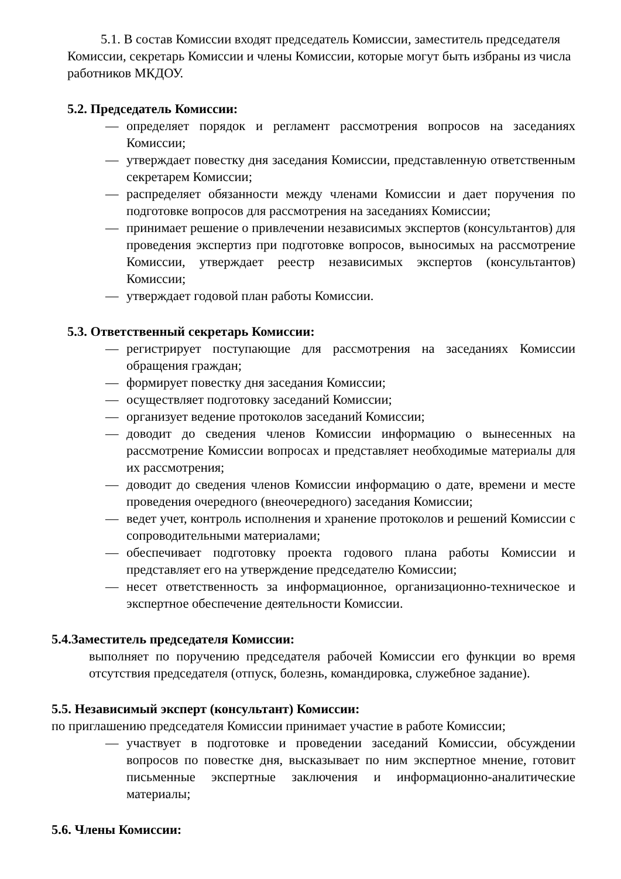5.1. В состав Комиссии входят председатель Комиссии, заместитель председателя Комиссии, секретарь Комиссии и члены Комиссии, которые могут быть избраны из числа работников МКДОУ.
5.2. Председатель Комиссии:
— определяет порядок и регламент рассмотрения вопросов на заседаниях Комиссии;
— утверждает повестку дня заседания Комиссии, представленную ответственным секретарем Комиссии;
— распределяет обязанности между членами Комиссии и дает поручения по подготовке вопросов для рассмотрения на заседаниях Комиссии;
— принимает решение о привлечении независимых экспертов (консультантов) для проведения экспертиз при подготовке вопросов, выносимых на рассмотрение Комиссии, утверждает реестр независимых экспертов (консультантов) Комиссии;
— утверждает годовой план работы Комиссии.
5.3. Ответственный секретарь Комиссии:
— регистрирует поступающие для рассмотрения на заседаниях Комиссии обращения граждан;
— формирует повестку дня заседания Комиссии;
— осуществляет подготовку заседаний Комиссии;
— организует ведение протоколов заседаний Комиссии;
— доводит до сведения членов Комиссии информацию о вынесенных на рассмотрение Комиссии вопросах и представляет необходимые материалы для их рассмотрения;
— доводит до сведения членов Комиссии информацию о дате, времени и месте проведения очередного (внеочередного) заседания Комиссии;
— ведет учет, контроль исполнения и хранение протоколов и решений Комиссии с сопроводительными материалами;
— обеспечивает подготовку проекта годового плана работы Комиссии и представляет его на утверждение председателю Комиссии;
— несет ответственность за информационное, организационно-техническое и экспертное обеспечение деятельности Комиссии.
5.4.Заместитель председателя Комиссии:
выполняет по поручению председателя рабочей Комиссии его функции во время отсутствия председателя (отпуск, болезнь, командировка, служебное задание).
5.5. Независимый эксперт (консультант) Комиссии:
по приглашению председателя Комиссии принимает участие в работе Комиссии;
— участвует в подготовке и проведении заседаний Комиссии, обсуждении вопросов по повестке дня, высказывает по ним экспертное мнение, готовит письменные экспертные заключения и информационно-аналитические материалы;
5.6. Члены Комиссии: